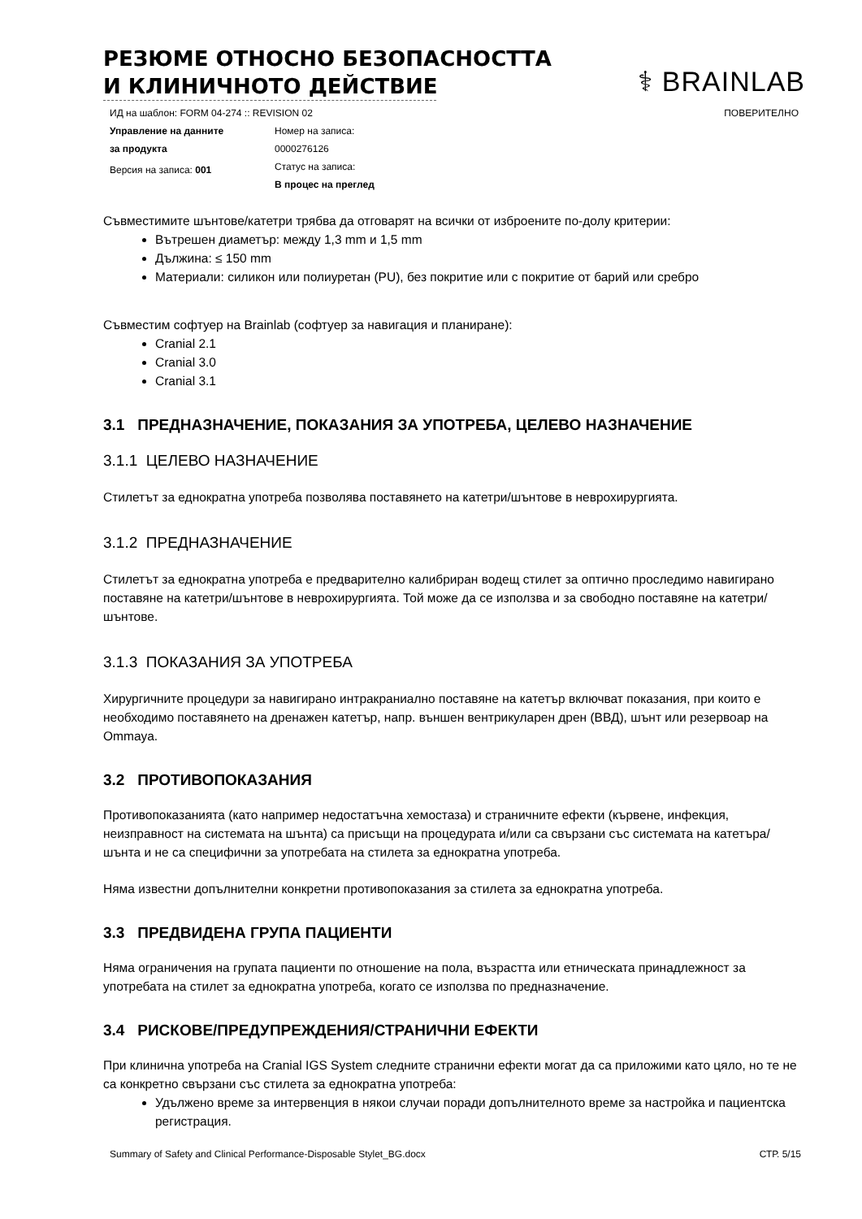РЕЗЮМЕ ОТНОСНО БЕЗОПАСНОСТТА
И КЛИНИЧНОТО ДЕЙСТВИЕ
⚕ BRAINLAB
ИД на шаблон: FORM 04-274 :: REVISION 02 ПОВЕРИТЕЛНО
Управление на данните
за продукта
Версия на записа: 001
Номер на записа:
0000276126
Статус на записа:
В процес на преглед
Съвместимите шънтове/катетри трябва да отговарят на всички от изброените по-долу критерии:
Вътрешен диаметър: между 1,3 mm и 1,5 mm
Дължина: ≤ 150 mm
Материали: силикон или полиуретан (PU), без покритие или с покритие от барий или сребро
Съвместим софтуер на Brainlab (софтуер за навигация и планиране):
Cranial 2.1
Cranial 3.0
Cranial 3.1
3.1 ПРЕДНАЗНАЧЕНИЕ, ПОКАЗАНИЯ ЗА УПОТРЕБА, ЦЕЛЕВО НАЗНАЧЕНИЕ
3.1.1 ЦЕЛЕВО НАЗНАЧЕНИЕ
Стилетът за еднократна употреба позволява поставянето на катетри/шънтове в неврохирургията.
3.1.2 ПРЕДНАЗНАЧЕНИЕ
Стилетът за еднократна употреба е предварително калибриран водещ стилет за оптично проследимо навигирано поставяне на катетри/шънтове в неврохирургията. Той може да се използва и за свободно поставяне на катетри/шънтове.
3.1.3 ПОКАЗАНИЯ ЗА УПОТРЕБА
Хирургичните процедури за навигирано интракраниално поставяне на катетър включват показания, при които е необходимо поставянето на дренажен катетър, напр. външен вентрикуларен дрен (ВВД), шънт или резервоар на Ommaya.
3.2 ПРОТИВОПОКАЗАНИЯ
Противопоказанията (като например недостатъчна хемостаза) и страничните ефекти (кървене, инфекция, неизправност на системата на шънта) са присъщи на процедурата и/или са свързани със системата на катетъра/шънта и не са специфични за употребата на стилета за еднократна употреба.
Няма известни допълнителни конкретни противопоказания за стилета за еднократна употреба.
3.3 ПРЕДВИДЕНА ГРУПА ПАЦИЕНТИ
Няма ограничения на групата пациенти по отношение на пола, възрастта или етническата принадлежност за употребата на стилет за еднократна употреба, когато се използва по предназначение.
3.4 РИСКОВЕ/ПРЕДУПРЕЖДЕНИЯ/СТРАНИЧНИ ЕФЕКТИ
При клинична употреба на Cranial IGS System следните странични ефекти могат да са приложими като цяло, но те не са конкретно свързани със стилета за еднократна употреба:
Удължено време за интервенция в някои случаи поради допълнителното време за настройка и пациентска регистрация.
Summary of Safety and Clinical Performance-Disposable Stylet_BG.docx СТР. 5/15